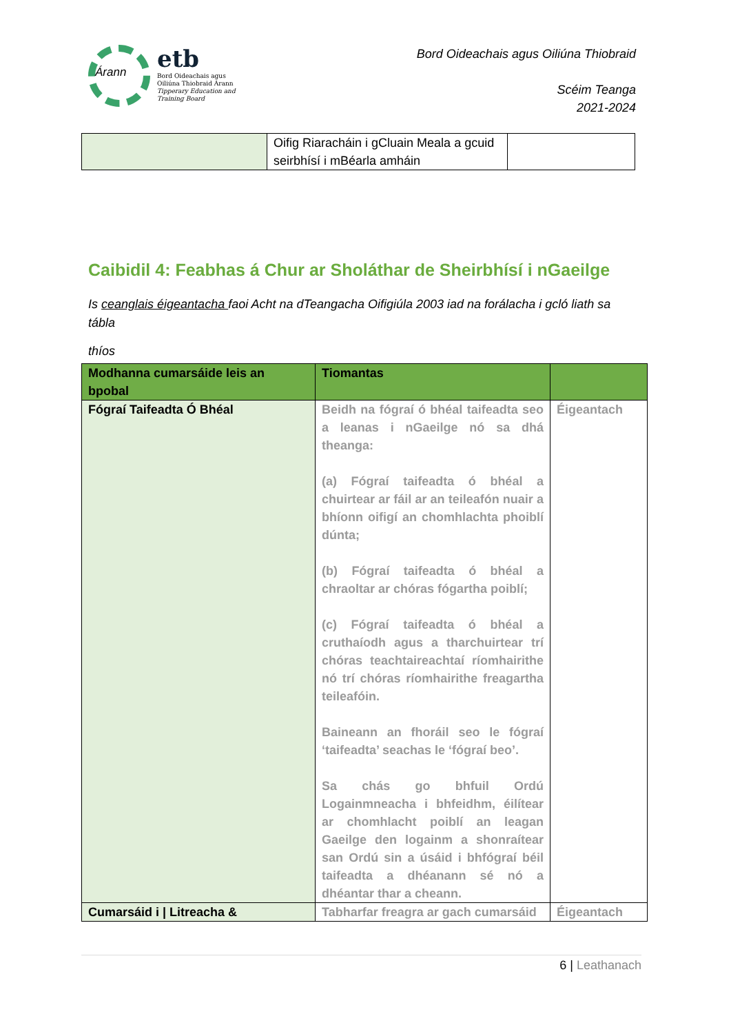Árann
etb
Bord Oideachais agus
Oiliúna Thiobraid Árann
Tipperary Education and
Training Board
Bord Oideachais agus Oiliúna Thiobraid
Scéim Teanga
2021-2024
| | Oifig Riaracháin i gCluain Meala a gcuid seirbhísí i mBéarla amháin | |
Caibidil 4: Feabhas á Chur ar Sholáthar de Sheirbhísí i nGaeilge
Is ceanglais éigeantacha faoi Acht na dTeangacha Oifigiúla 2003 iad na forálacha i gcló liath sa tábla
thíos
| Modhanna cumarsáide leis an bpobal | Tiomantas | |
| Fógraí Taifeadta Ó Bhéal | Beidh na fógraí ó bhéal taifeadta seo a leanas i nGaeilge nó sa dhá theanga: (a) Fógraí taifeadta ó bhéal a chuirtear ar fáil ar an teileafón nuair a bhíonn oifigí an chomhlachta phoiblí dúnta; (b) Fógraí taifeadta ó bhéal a chraoltar ar chóras fógartha poiblí; (c) Fógraí taifeadta ó bhéal a cruthaíodh agus a tharchuirtear trí chóras teachtaireachtaí ríomhairithe nó trí chóras ríomhairithe freagartha teileafóin. Baineann an fhoráil seo le fógraí ‘taifeadta’ seachas le ‘fógraí beo’. Sa chás go bhfuil Ordú Logainmneacha i bhfeidhm, éilítear ar chomhlacht poiblí an leagan Gaeilge den logainm a shonraítear san Ordú sin a úsáid i bhfógraí béil taifeadta a dhéanann sé nó a dhéantar thar a cheann. | Éigeantach |
| Cumarsáid i / Litreacha & | Tabharfar freagra ar gach cumarsáid | Éigeantach |
6 | Leathanach